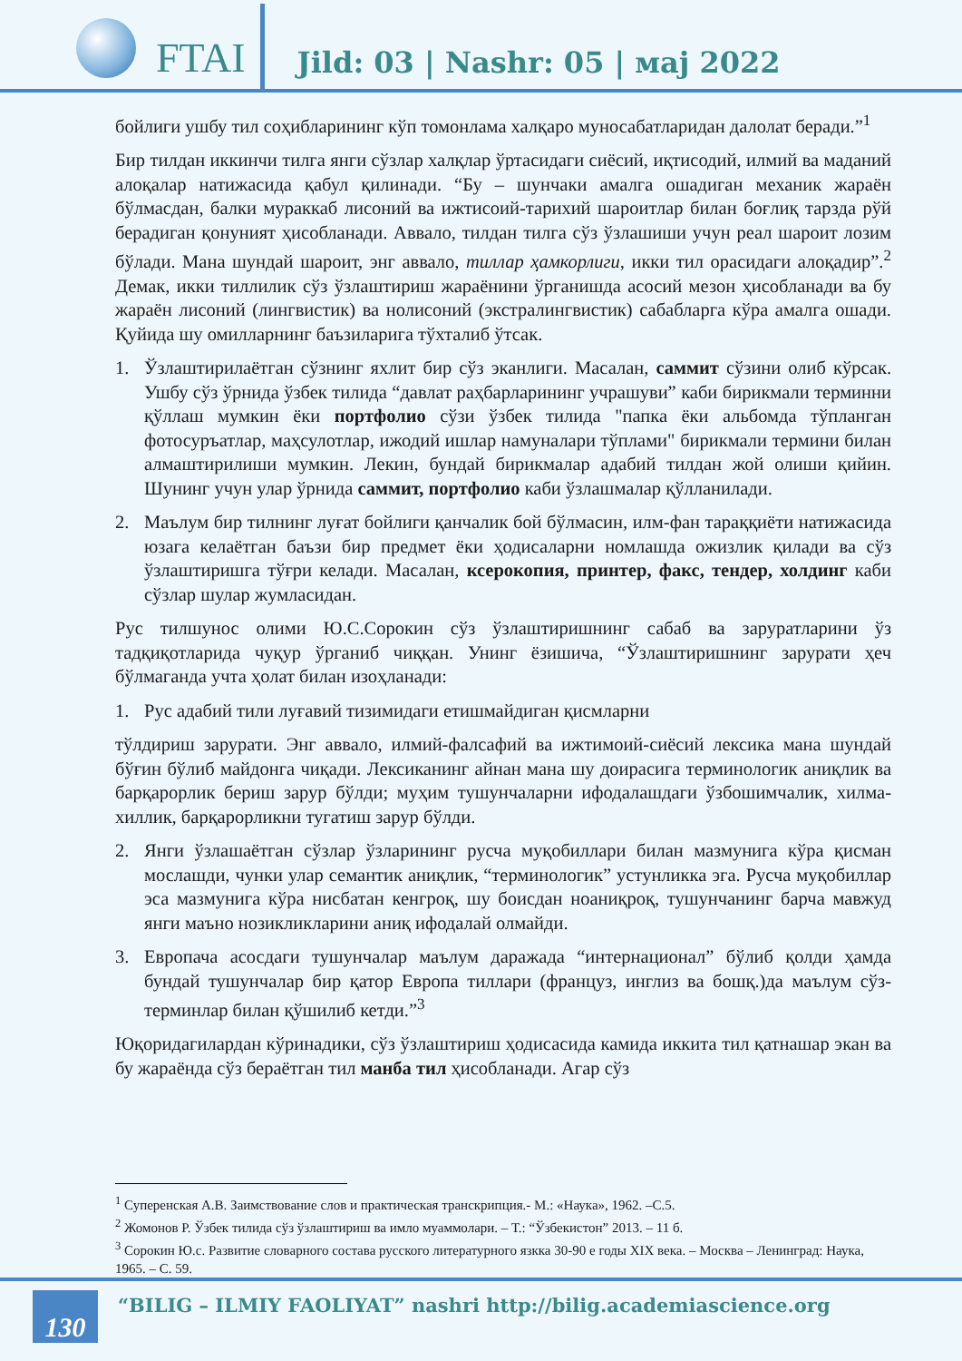FTAI
Jild: 03 | Nashr: 05 | маj 2022
бойлиги ушбу тил соҳибларининг кўп томонлама халқаро муносабатларидан далолат беради.”<sup>1</sup>
Бир тилдан иккинчи тилга янги сўзлар халқлар ўртасидаги сиёсий, иқтисодий, илмий ва маданий алоқалар натижасида қабул қилинади. “Бу – шунчаки амалга ошадиган механик жараён бўлмасдан, балки мураккаб лисоний ва ижтисоий-тарихий шароитлар билан боғлиқ тарзда рўй берадиган қонуният ҳисобланади. Аввало, тилдан тилга сўз ўзлашиши учун реал шароит лозим бўлади. Мана шундай шароит, энг аввало, тиллар ҳамкорлиги, икки тил орасидаги алоқадир”.<sup>2</sup> Демак, икки тиллилик сўз ўзлаштириш жараёнини ўрганишда асосий мезон ҳисобланади ва бу жараён лисоний (лингвистик) ва нолисоний (экстралингвистик) сабабларга кўра амалга ошади. Қуйида шу омилларнинг баъзиларига тўхталиб ўтсак.
1. Ўзлаштирилаётган сўзнинг яхлит бир сўз эканлиги. Масалан, саммит сўзини олиб кўрсак. Ушбу сўз ўрнида ўзбек тилида “давлат раҳбарларининг учрашуви” каби бирикмали терминни қўллаш мумкин ёки портфолио сўзи ўзбек тилида "папка ёки альбомда тўпланган фотосуръатлар, маҳсулотлар, ижодий ишлар намуналари тўплами" бирикмали термини билан алмаштирилиши мумкин. Лекин, бундай бирикмалар адабий тилдан жой олиши қийин. Шунинг учун улар ўрнида саммит, портфолио каби ўзлашмалар қўлланилади.
2. Маълум бир тилнинг луғат бойлиги қанчалик бой бўлмасин, илм-фан тараққиёти натижасида юзага келаётган баъзи бир предмет ёки ҳодисаларни номлашда ожизлик қилади ва сўз ўзлаштиришга тўғри келади. Масалан, ксерокопия, принтер, факс, тендер, холдинг каби сўзлар шулар жумласидан.
Рус тилшунос олими Ю.С.Сорокин сўз ўзлаштиришнинг сабаб ва заруратларини ўз тадқиқотларида чуқур ўрганиб чиққан. Унинг ёзишича, “Ўзлаштиришнинг зарурати ҳеч бўлмаганда учта ҳолат билан изоҳланади:
1. Рус адабий тили луғавий тизимидаги етишмайдиган қисмларни
тўлдириш зарурати. Энг аввало, илмий-фалсафий ва ижтимоий-сиёсий лексика мана шундай бўғин бўлиб майдонга чиқади. Лексиканинг айнан мана шу доирасига терминологик аниқлик ва барқарорлик бериш зарур бўлди; муҳим тушунчаларни ифодалашдаги ўзбошимчалик, хилма-хиллик, барқарорликни тугатиш зарур бўлди.
2. Янги ўзлашаётган сўзлар ўзларининг русча муқобиллари билан мазмунига кўра қисман мослашди, чунки улар семантик аниқлик, “терминологик” устунликка эга. Русча муқобиллар эса мазмунига кўра нисбатан кенгроқ, шу боисдан ноаниқроқ, тушунчанинг барча мавжуд янги маъно нозикликларини аниқ ифодалай олмайди.
3. Европача асосдаги тушунчалар маълум даражада “интернационал” бўлиб қолди ҳамда бундай тушунчалар бир қатор Европа тиллари (француз, инглиз ва бошқ.)да маълум сўз-терминлар билан қўшилиб кетди.”<sup>3</sup>
Юқоридагилардан кўринадики, сўз ўзлаштириш ҳодисасида камида иккита тил қатнашар экан ва бу жараёнда сўз бераётган тил манба тил ҳисобланади. Агар сўз
<sup>1</sup> Суперенская А.В. Заимствование слов и практическая транскрипция.- М.: «Наука», 1962. –С.5.
<sup>2</sup> Жомонов Р. Ўзбек тилида сўз ўзлаштириш ва имло муаммолари. – Т.: “Ўзбекистон” 2013. – 11 б.
<sup>3</sup> Сорокин Ю.с. Развитие словарного состава русского литературного язкка 30-90 е годы XIX века. – Москва – Ленинград: Наука, 1965. – С. 59.
130
“BILIG – ILMIY FAOLIYAT” nashri http://bilig.academiascience.org